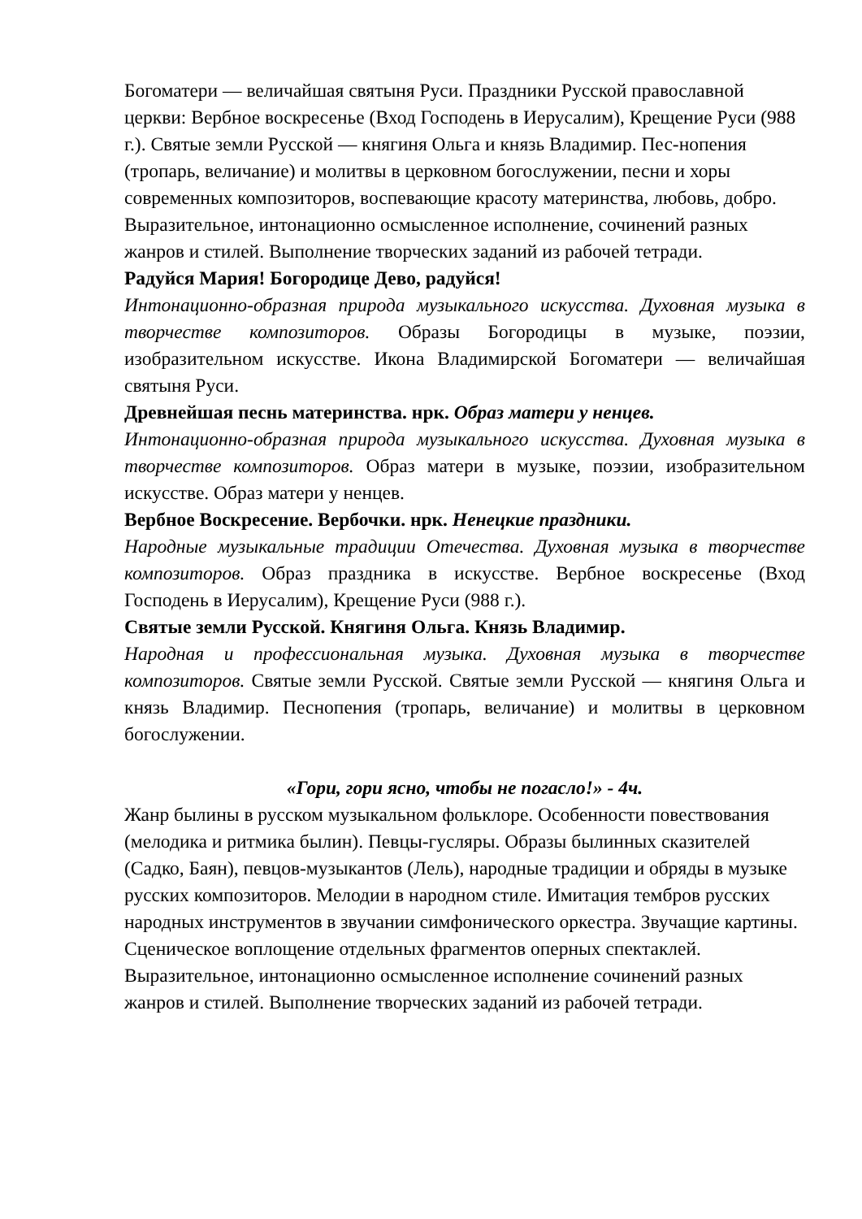Богоматери — величайшая святыня Руси. Праздники Русской православной церкви: Вербное воскресенье (Вход Господень в Иерусалим), Крещение Руси (988 г.). Святые земли Русской — княгиня Ольга и князь Владимир. Пес-нопения (тропарь, величание) и молитвы в церковном богослужении, песни и хоры современных композиторов, воспевающие красоту материнства, любовь, добро.
Выразительное, интонационно осмысленное исполнение, сочинений разных жанров и стилей. Выполнение творческих заданий из рабочей тетради.
Радуйся Мария! Богородице Дево, радуйся!
Интонационно-образная природа музыкального искусства. Духовная музыка в творчестве композиторов. Образы Богородицы в музыке, поэзии, изобразительном искусстве. Икона Владимирской Богоматери — величайшая святыня Руси.
Древнейшая песнь материнства. нрк. Образ матери у ненцев.
Интонационно-образная природа музыкального искусства. Духовная музыка в творчестве композиторов. Образ матери в музыке, поэзии, изобразительном искусстве. Образ матери у ненцев.
Вербное Воскресение. Вербочки. нрк. Ненецкие праздники.
Народные музыкальные традиции Отечества. Духовная музыка в творчестве композиторов. Образ праздника в искусстве. Вербное воскресенье (Вход Господень в Иерусалим), Крещение Руси (988 г.).
Святые земли Русской. Княгиня Ольга. Князь Владимир.
Народная и профессиональная музыка. Духовная музыка в творчестве композиторов. Святые земли Русской. Святые земли Русской — княгиня Ольга и князь Владимир. Песнопения (тропарь, величание) и молитвы в церковном богослужении.
«Гори, гори ясно, чтобы не погасло!» - 4ч.
Жанр былины в русском музыкальном фольклоре. Особенности повествования (мелодика и ритмика былин). Певцы-гусляры. Образы былинных сказителей (Садко, Баян), певцов-музыкантов (Лель), народные традиции и обряды в музыке русских композиторов. Мелодии в народном стиле. Имитация тембров русских народных инструментов в звучании симфонического оркестра. Звучащие картины.
Сценическое воплощение отдельных фрагментов оперных спектаклей. Выразительное, интонационно осмысленное исполнение сочинений разных жанров и стилей. Выполнение творческих заданий из рабочей тетради.